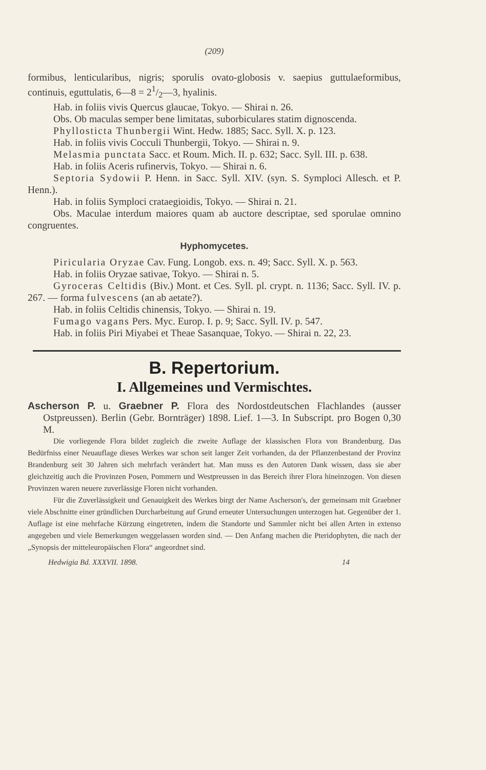(209)
formibus, lenticularibus, nigris; sporulis ovato-globosis v. saepius guttulaeformibus, continuis, eguttulatis, 6—8 = 21/2—3, hyalinis.
Hab. in foliis vivis Quercus glaucae, Tokyo. — Shirai n. 26.
Obs. Ob maculas semper bene limitatas, suborbiculares statim dignoscenda.
Phyllosticta Thunbergii Wint. Hedw. 1885; Sacc. Syll. X. p. 123.
Hab. in foliis vivis Cocculi Thunbergii, Tokyo. — Shirai n. 9.
Melasmia punctata Sacc. et Roum. Mich. II. p. 632; Sacc. Syll. III. p. 638.
Hab. in foliis Aceris rufinervis, Tokyo. — Shirai n. 6.
Septoria Sydowii P. Henn. in Sacc. Syll. XIV. (syn. S. Symploci Allesch. et P. Henn.).
Hab. in foliis Symploci crataegioidis, Tokyo. — Shirai n. 21.
Obs. Maculae interdum maiores quam ab auctore descriptae, sed sporulae omnino congruentes.
Hyphomycetes.
Piricularia Oryzae Cav. Fung. Longob. exs. n. 49; Sacc. Syll. X. p. 563.
Hab. in foliis Oryzae sativae, Tokyo. — Shirai n. 5.
Gyroceras Celtidis (Biv.) Mont. et Ces. Syll. pl. crypt. n. 1136; Sacc. Syll. IV. p. 267. — forma fulvescens (an ab aetate?).
Hab. in foliis Celtidis chinensis, Tokyo. — Shirai n. 19.
Fumago vagans Pers. Myc. Europ. I. p. 9; Sacc. Syll. IV. p. 547.
Hab. in foliis Piri Miyabei et Theae Sasanquae, Tokyo. — Shirai n. 22, 23.
B. Repertorium.
I. Allgemeines und Vermischtes.
Ascherson P. u. Graebner P. Flora des Nordostdeutschen Flachlandes (ausser Ostpreussen). Berlin (Gebr. Bornträger) 1898. Lief. 1—3. In Subscript. pro Bogen 0,30 M.
Die vorliegende Flora bildet zugleich die zweite Auflage der klassischen Flora von Brandenburg. Das Bedürfniss einer Neuauflage dieses Werkes war schon seit langer Zeit vorhanden, da der Pflanzenbestand der Provinz Brandenburg seit 30 Jahren sich mehrfach verändert hat. Man muss es den Autoren Dank wissen, dass sie aber gleichzeitig auch die Provinzen Posen, Pommern und Westpreussen in das Bereich ihrer Flora hineinzogen. Von diesen Provinzen waren neuere zuverlässige Floren nicht vorhanden.
Für die Zuverlässigkeit und Genauigkeit des Werkes birgt der Name Ascherson's, der gemeinsam mit Graebner viele Abschnitte einer gründlichen Durcharbeitung auf Grund erneuter Untersuchungen unterzogen hat. Gegenüber der 1. Auflage ist eine mehrfache Kürzung eingetreten, indem die Standorte und Sammler nicht bei allen Arten in extenso angegeben und viele Bemerkungen weggelassen worden sind. — Den Anfang machen die Pteridophyten, die nach der „Synopsis der mitteleuropäischen Flora“ angeordnet sind.
Hedwigia Bd. XXXVII. 1898. 14